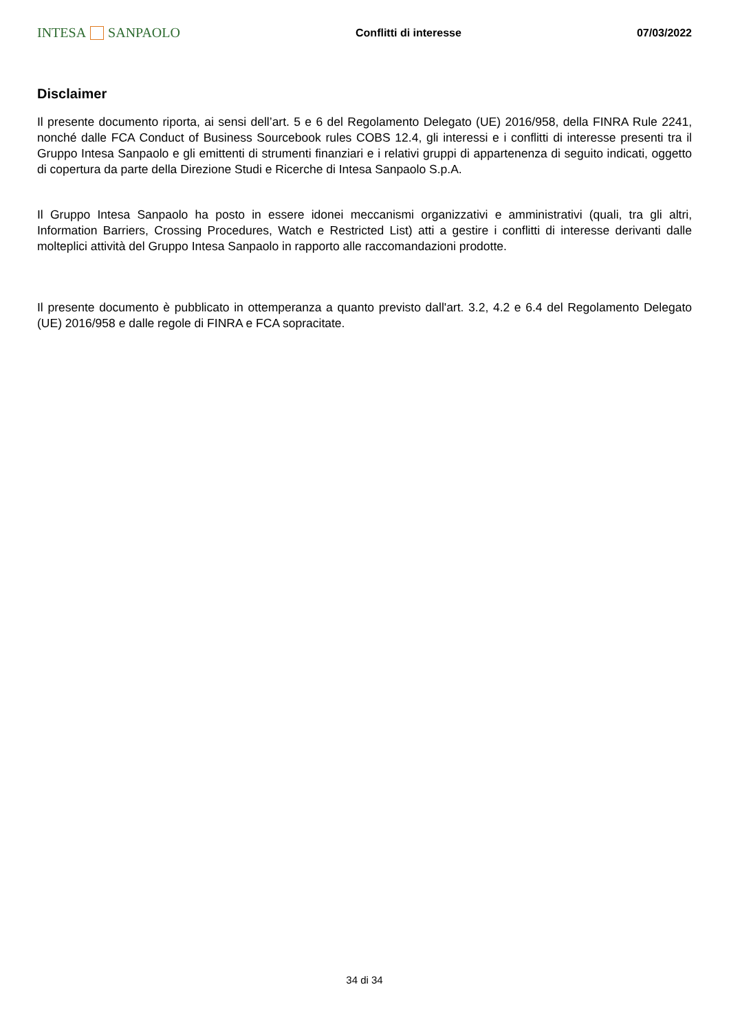INTESA SANPAOLO
Conflitti di interesse 07/03/2022
Disclaimer
Il presente documento riporta, ai sensi dell’art. 5 e 6 del Regolamento Delegato (UE) 2016/958, della FINRA Rule 2241, nonché dalle FCA Conduct of Business Sourcebook rules COBS 12.4, gli interessi e i conflitti di interesse presenti tra il Gruppo Intesa Sanpaolo e gli emittenti di strumenti finanziari e i relativi gruppi di appartenenza di seguito indicati, oggetto di copertura da parte della Direzione Studi e Ricerche di Intesa Sanpaolo S.p.A.
Il Gruppo Intesa Sanpaolo ha posto in essere idonei meccanismi organizzativi e amministrativi (quali, tra gli altri, Information Barriers, Crossing Procedures, Watch e Restricted List) atti a gestire i conflitti di interesse derivanti dalle molteplici attività del Gruppo Intesa Sanpaolo in rapporto alle raccomandazioni prodotte.
Il presente documento è pubblicato in ottemperanza a quanto previsto dall'art. 3.2, 4.2 e 6.4 del Regolamento Delegato (UE) 2016/958 e dalle regole di FINRA e FCA sopracitate.
34 di 34